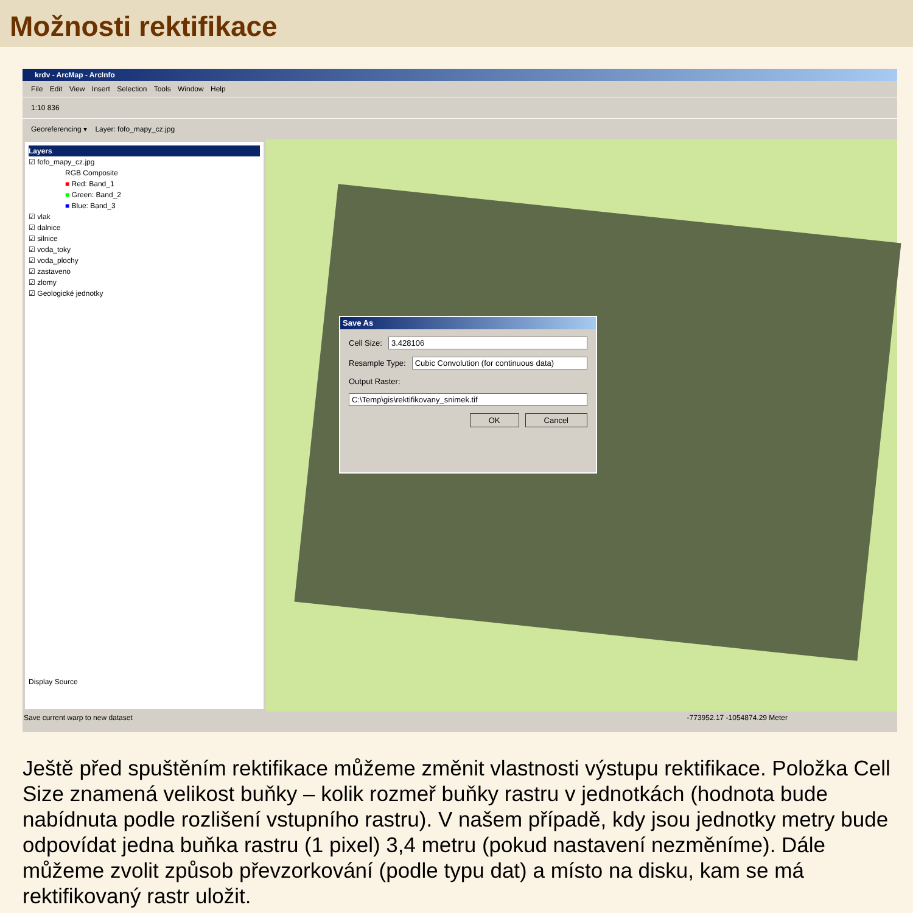Možnosti rektifikace
krdv - ArcMap - ArcInfo
File Edit View Insert Selection Tools Window Help
1:10 836
Georeferencing ▾ Layer: fofo_mapy_cz.jpg
Layers
☑ fofo_mapy_cz.jpg
RGB Composite
■ Red: Band_1
■ Green: Band_2
■ Blue: Band_3
☑ vlak
☑ dalnice
☑ silnice
☑ voda_toky
☑ voda_plochy
☑ zastaveno
☑ zlomy
☑ Geologické jednotky
Display Source
Save As
Cell Size: 3.428106
Resample Type: Cubic Convolution (for continuous data)
Output Raster:
C:\Temp\gis\rektifikovany_snimek.tif
OK Cancel
Save current warp to new dataset -773952.17 -1054874.29 Meter
Ještě před spuštěním rektifikace můžeme změnit vlastnosti výstupu rektifikace. Položka Cell Size znamená velikost buňky – kolik rozmeř buňky rastru v jednotkách (hodnota bude nabídnuta podle rozlišení vstupního rastru). V našem případě, kdy jsou jednotky metry bude odpovídat jedna buňka rastru (1 pixel) 3,4 metru (pokud nastavení nezměníme). Dále můžeme zvolit způsob převzorkování (podle typu dat) a místo na disku, kam se má rektifikovaný rastr uložit.